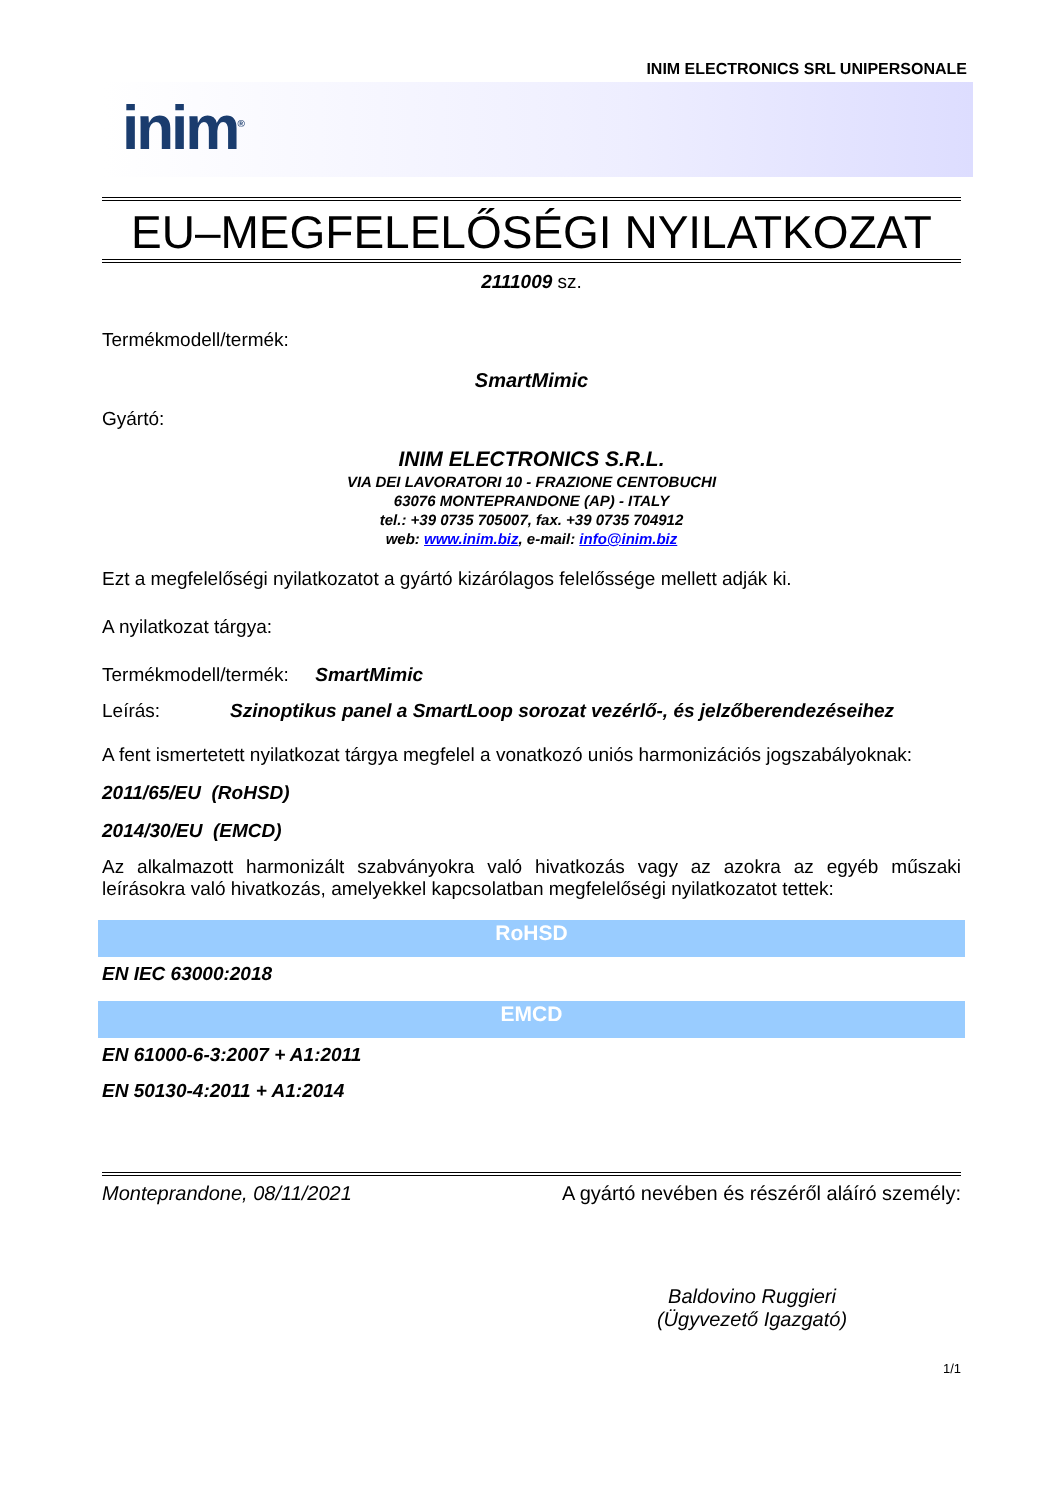INIM ELECTRONICS SRL UNIPERSONALE
inim<sup>®</sup>
EU–MEGFELELŐSÉGI NYILATKOZAT
2111009 sz.
Termékmodell/termék:
SmartMimic
Gyártó:
INIM ELECTRONICS S.R.L.
VIA DEI LAVORATORI 10 - FRAZIONE CENTOBUCHI
63076 MONTEPRANDONE (AP) - ITALY
tel.: +39 0735 705007, fax. +39 0735 704912
web: www.inim.biz, e-mail: info@inim.biz
Ezt a megfelelőségi nyilatkozatot a gyártó kizárólagos felelőssége mellett adják ki.
A nyilatkozat tárgya:
Termékmodell/termék: SmartMimic
Leírás: Szinoptikus panel a SmartLoop sorozat vezérlő-, és jelzőberendezéseihez
A fent ismertetett nyilatkozat tárgya megfelel a vonatkozó uniós harmonizációs jogszabályoknak:
2011/65/EU (RoHSD)
2014/30/EU (EMCD)
Az alkalmazott harmonizált szabványokra való hivatkozás vagy az azokra az egyéb műszaki leírásokra való hivatkozás, amelyekkel kapcsolatban megfelelőségi nyilatkozatot tettek:
RoHSD
EN IEC 63000:2018
EMCD
EN 61000-6-3:2007 + A1:2011
EN 50130-4:2011 + A1:2014
Monteprandone, 08/11/2021 A gyártó nevében és részéről aláíró személy:
Baldovino Ruggieri
(Ügyvezető Igazgató)
1/1